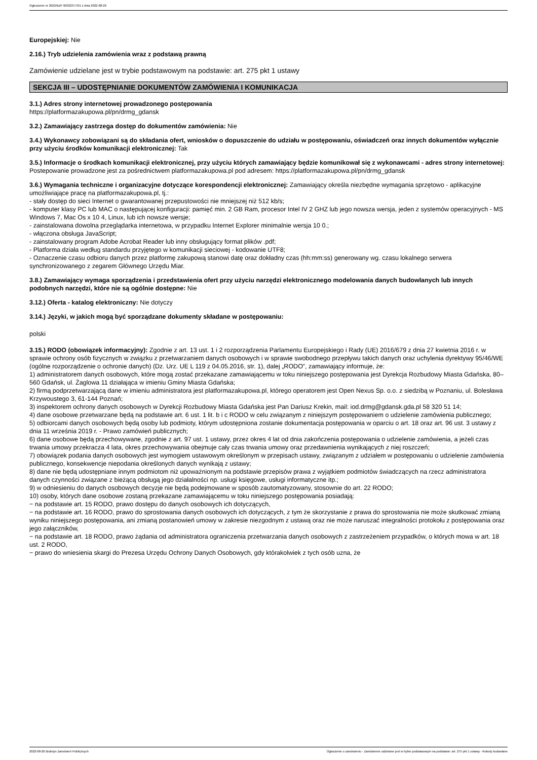Ogłoszenie nr 2022/BZP 00322377/01 z dnia 2022-08-26
Europejskiej: Nie
2.16.) Tryb udzielenia zamówienia wraz z podstawą prawną
Zamówienie udzielane jest w trybie podstawowym na podstawie: art. 275 pkt 1 ustawy
SEKCJA III – UDOSTĘPNIANIE DOKUMENTÓW ZAMÓWIENIA I KOMUNIKACJA
3.1.) Adres strony internetowej prowadzonego postępowania
https://platformazakupowa.pl/pn/drmg_gdansk
3.2.) Zamawiający zastrzega dostęp do dokumentów zamówienia: Nie
3.4.) Wykonawcy zobowiązani są do składania ofert, wniosków o dopuszczenie do udziału w postępowaniu, oświadczeń oraz innych dokumentów wyłącznie przy użyciu środków komunikacji elektronicznej: Tak
3.5.) Informacje o środkach komunikacji elektronicznej, przy użyciu których zamawiający będzie komunikował się z wykonawcami - adres strony internetowej: Postepowanie prowadzone jest za pośrednictwem platformazakupowa.pl pod adresem: https://platformazakupowa.pl/pn/drmg_gdansk
3.6.) Wymagania techniczne i organizacyjne dotyczące korespondencji elektronicznej: Zamawiający określa niezbędne wymagania sprzętowo - aplikacyjne umożliwiające pracę na platformazakupowa.pl, tj.:
- stały dostęp do sieci Internet o gwarantowanej przepustowości nie mniejszej niż 512 kb/s;
- komputer klasy PC lub MAC o następującej konfiguracji: pamięć min. 2 GB Ram, procesor Intel IV 2 GHZ lub jego nowsza wersja, jeden z systemów operacyjnych - MS Windows 7, Mac Os x 10 4, Linux, lub ich nowsze wersje;
- zainstalowana dowolna przeglądarka internetowa, w przypadku Internet Explorer minimalnie wersja 10 0.;
- włączona obsługa JavaScript;
- zainstalowany program Adobe Acrobat Reader lub inny obsługujący format plików .pdf;
- Platforma działa według standardu przyjętego w komunikacji sieciowej - kodowanie UTF8;
- Oznaczenie czasu odbioru danych przez platformę zakupową stanowi datę oraz dokładny czas (hh:mm:ss) generowany wg. czasu lokalnego serwera synchronizowanego z zegarem Głównego Urzędu Miar.
3.8.) Zamawiający wymaga sporządzenia i przedstawienia ofert przy użyciu narzędzi elektronicznego modelowania danych budowlanych lub innych podobnych narzędzi, które nie są ogólnie dostępne: Nie
3.12.) Oferta - katalog elektroniczny: Nie dotyczy
3.14.) Języki, w jakich mogą być sporządzane dokumenty składane w postępowaniu:
polski
3.15.) RODO (obowiązek informacyjny): Zgodnie z art. 13 ust. 1 i 2 rozporządzenia Parlamentu Europejskiego i Rady (UE) 2016/679 z dnia 27 kwietnia 2016 r. w sprawie ochrony osób fizycznych w związku z przetwarzaniem danych osobowych i w sprawie swobodnego przepływu takich danych oraz uchylenia dyrektywy 95/46/WE (ogólne rozporządzenie o ochronie danych) (Dz. Urz. UE L 119 z 04.05.2016, str. 1), dalej „RODO”, zamawiający informuje, że:
1) administratorem danych osobowych, które mogą zostać przekazane zamawiającemu w toku niniejszego postępowania jest Dyrekcja Rozbudowy Miasta Gdańska, 80–560 Gdańsk, ul. Żaglowa 11 działająca w imieniu Gminy Miasta Gdańska;
2) firmą podprzetwarzającą dane w imieniu administratora jest platformazakupowa.pl, którego operatorem jest Open Nexus Sp. o.o. z siedzibą w Poznaniu, ul. Bolesława Krzywoustego 3, 61-144 Poznań;
3) inspektorem ochrony danych osobowych w Dyrekcji Rozbudowy Miasta Gdańska jest Pan Dariusz Krekin, mail: iod.drmg@gdansk.gda.pl 58 320 51 14;
4) dane osobowe przetwarzane będą na podstawie art. 6 ust. 1 lit. b i c RODO w celu związanym z niniejszym postępowaniem o udzielenie zamówienia publicznego;
5) odbiorcami danych osobowych będą osoby lub podmioty, którym udostępniona zostanie dokumentacja postępowania w oparciu o art. 18 oraz art. 96 ust. 3 ustawy z dnia 11 września 2019 r. - Prawo zamówień publicznych;
6) dane osobowe będą przechowywane, zgodnie z art. 97 ust. 1 ustawy, przez okres 4 lat od dnia zakończenia postępowania o udzielenie zamówienia, a jeżeli czas trwania umowy przekracza 4 lata, okres przechowywania obejmuje cały czas trwania umowy oraz przedawnienia wynikających z niej roszczeń;
7) obowiązek podania danych osobowych jest wymogiem ustawowym określonym w przepisach ustawy, związanym z udziałem w postępowaniu o udzielenie zamówienia publicznego, konsekwencje niepodania określonych danych wynikają z ustawy;
8) dane nie będą udostępniane innym podmiotom niż upoważnionym na podstawie przepisów prawa z wyjątkiem podmiotów świadczących na rzecz administratora danych czynności związane z bieżącą obsługą jego działalności np. usługi księgowe, usługi informatyczne itp.;
9) w odniesieniu do danych osobowych decyzje nie będą podejmowane w sposób zautomatyzowany, stosownie do art. 22 RODO;
10) osoby, których dane osobowe zostaną przekazane zamawiającemu w toku niniejszego postępowania posiadają:
− na podstawie art. 15 RODO, prawo dostępu do danych osobowych ich dotyczących,
− na podstawie art. 16 RODO, prawo do sprostowania danych osobowych ich dotyczących, z tym że skorzystanie z prawa do sprostowania nie może skutkować zmianą wyniku niniejszego postępowania, ani zmianą postanowień umowy w zakresie niezgodnym z ustawą oraz nie może naruszać integralności protokołu z postępowania oraz jego załączników,
− na podstawie art. 18 RODO, prawo żądania od administratora ograniczenia przetwarzania danych osobowych z zastrzeżeniem przypadków, o których mowa w art. 18 ust. 2 RODO,
− prawo do wniesienia skargi do Prezesa Urzędu Ochrony Danych Osobowych, gdy którakolwiek z tych osób uzna, że
2022-08-26 Biuletyn Zamówień Publicznych Ogłoszenie o zamówieniu - Zamówienie udzielane jest w trybie podstawowym na podstawie: art. 275 pkt 1 ustawy - Roboty budowlane